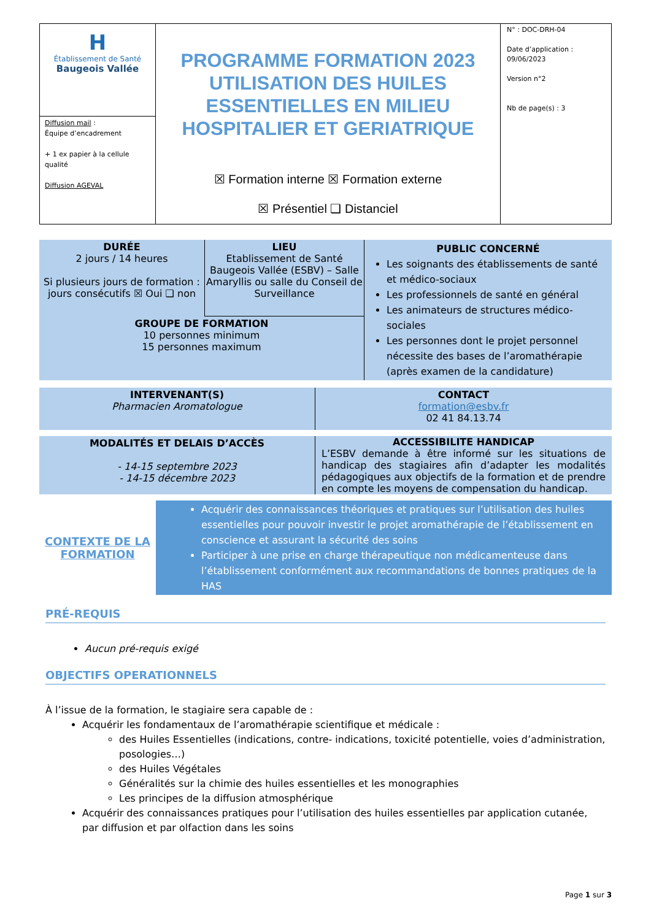| H Établissement de Santé Baugeois Vallée Diffusion mail : Équipe d’encadrement + 1 ex papier à la cellule qualité Diffusion AGEVAL | PROGRAMME FORMATION 2023 UTILISATION DES HUILES ESSENTIELLES EN MILIEU HOSPITALIER ET GERIATRIQUE ☒ Formation interne ☒ Formation externe ☒ Présentiel ❑ Distanciel | N° : DOC-DRH-04 Date d’application : 09/06/2023 Version n°2 Nb de page(s) : 3 |
| DURÉE 2 jours / 14 heures Si plusieurs jours de formation : jours consécutifs ☒ Oui ❑ non | LIEU Etablissement de Santé Baugeois Vallée (ESBV) – Salle Amaryllis ou salle du Conseil de Surveillance | PUBLIC CONCERNÉ Les soignants des établissements de santé et médico-sociaux Les professionnels de santé en général Les animateurs de structures médico-sociales Les personnes dont le projet personnel nécessite des bases de l’aromathérapie (après examen de la candidature) |
| GROUPE DE FORMATION 10 personnes minimum 15 personnes maximum | | |
| INTERVENANT(S) Pharmacien Aromatologue | CONTACT formation@esbv.fr 02 41 84.13.74 |
| MODALITÉS ET DELAIS D’ACCÈS - 14-15 septembre 2023 - 14-15 décembre 2023 | ACCESSIBILITE HANDICAP L’ESBV demande à être informé sur les situations de handicap des stagiaires afin d’adapter les modalités pédagogiques aux objectifs de la formation et de prendre en compte les moyens de compensation du handicap. |
| CONTEXTE DE LA FORMATION | Acquérir des connaissances théoriques et pratiques sur l’utilisation des huiles essentielles pour pouvoir investir le projet aromathérapie de l’établissement en conscience et assurant la sécurité des soins Participer à une prise en charge thérapeutique non médicamenteuse dans l’établissement conformément aux recommandations de bonnes pratiques de la HAS |
PRÉ-REQUIS
Aucun pré-requis exigé
OBJECTIFS OPERATIONNELS
À l’issue de la formation, le stagiaire sera capable de :
Acquérir les fondamentaux de l’aromathérapie scientifique et médicale :
des Huiles Essentielles (indications, contre- indications, toxicité potentielle, voies d’administration, posologies…)
des Huiles Végétales
Généralités sur la chimie des huiles essentielles et les monographies
Les principes de la diffusion atmosphérique
Acquérir des connaissances pratiques pour l’utilisation des huiles essentielles par application cutanée, par diffusion et par olfaction dans les soins
Page 1 sur 3